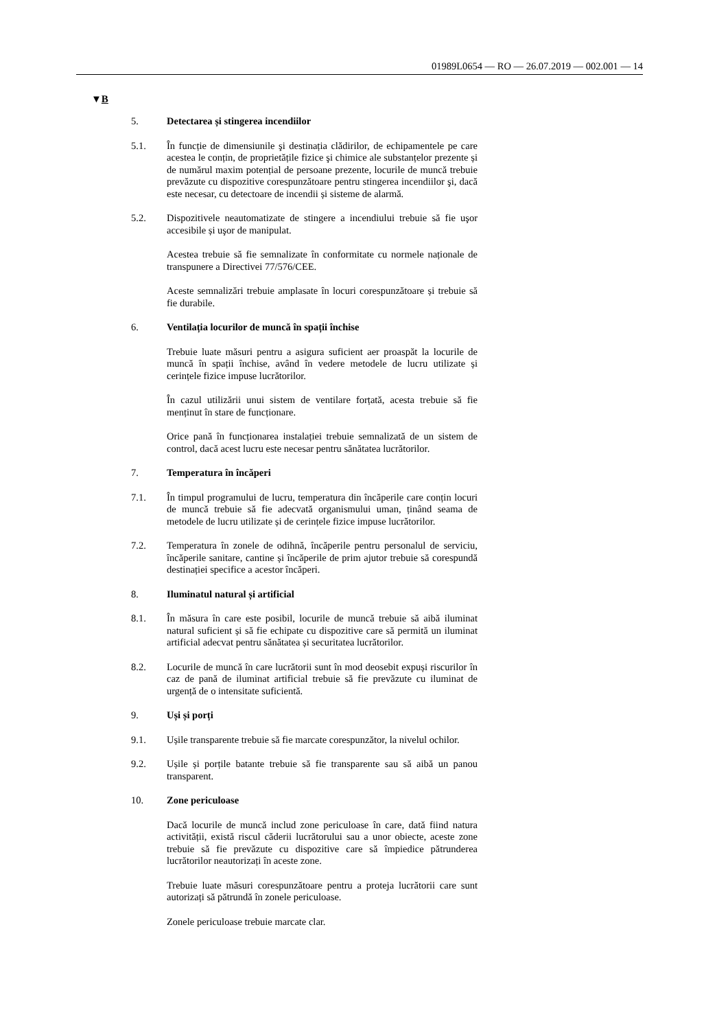01989L0654 — RO — 26.07.2019 — 002.001 — 14
▼B
5. Detectarea și stingerea incendiilor
5.1. În funcție de dimensiunile şi destinația clădirilor, de echipamentele pe care acestea le conțin, de proprietățile fizice şi chimice ale substanțelor prezente și de numărul maxim potențial de persoane prezente, locurile de muncă trebuie prevăzute cu dispozitive corespunzătoare pentru stingerea incendiilor şi, dacă este necesar, cu detectoare de incendii și sisteme de alarmă.
5.2. Dispozitivele neautomatizate de stingere a incendiului trebuie să fie uşor accesibile și uşor de manipulat.
Acestea trebuie să fie semnalizate în conformitate cu normele naționale de transpunere a Directivei 77/576/CEE.
Aceste semnalizări trebuie amplasate în locuri corespunzătoare și trebuie să fie durabile.
6. Ventilația locurilor de muncă în spații închise
Trebuie luate măsuri pentru a asigura suficient aer proaspăt la locurile de muncă în spații închise, având în vedere metodele de lucru utilizate și cerințele fizice impuse lucrătorilor.
În cazul utilizării unui sistem de ventilare forțată, acesta trebuie să fie menținut în stare de funcționare.
Orice pană în funcționarea instalației trebuie semnalizată de un sistem de control, dacă acest lucru este necesar pentru sănătatea lucrătorilor.
7. Temperatura în încăperi
7.1. În timpul programului de lucru, temperatura din încăperile care conțin locuri de muncă trebuie să fie adecvată organismului uman, ținând seama de metodele de lucru utilizate și de cerințele fizice impuse lucrătorilor.
7.2. Temperatura în zonele de odihnă, încăperile pentru personalul de serviciu, încăperile sanitare, cantine și încăperile de prim ajutor trebuie să corespundă destinației specifice a acestor încăperi.
8. Iluminatul natural și artificial
8.1. În măsura în care este posibil, locurile de muncă trebuie să aibă iluminat natural suficient și să fie echipate cu dispozitive care să permită un iluminat artificial adecvat pentru sănătatea și securitatea lucrătorilor.
8.2. Locurile de muncă în care lucrătorii sunt în mod deosebit expuși riscurilor în caz de pană de iluminat artificial trebuie să fie prevăzute cu iluminat de urgență de o intensitate suficientă.
9. Uși și porți
9.1. Ușile transparente trebuie să fie marcate corespunzător, la nivelul ochilor.
9.2. Ușile și porțile batante trebuie să fie transparente sau să aibă un panou transparent.
10. Zone periculoase
Dacă locurile de muncă includ zone periculoase în care, dată fiind natura activității, există riscul căderii lucrătorului sau a unor obiecte, aceste zone trebuie să fie prevăzute cu dispozitive care să împiedice pătrunderea lucrătorilor neautorizați în aceste zone.
Trebuie luate măsuri corespunzătoare pentru a proteja lucrătorii care sunt autorizați să pătrundă în zonele periculoase.
Zonele periculoase trebuie marcate clar.